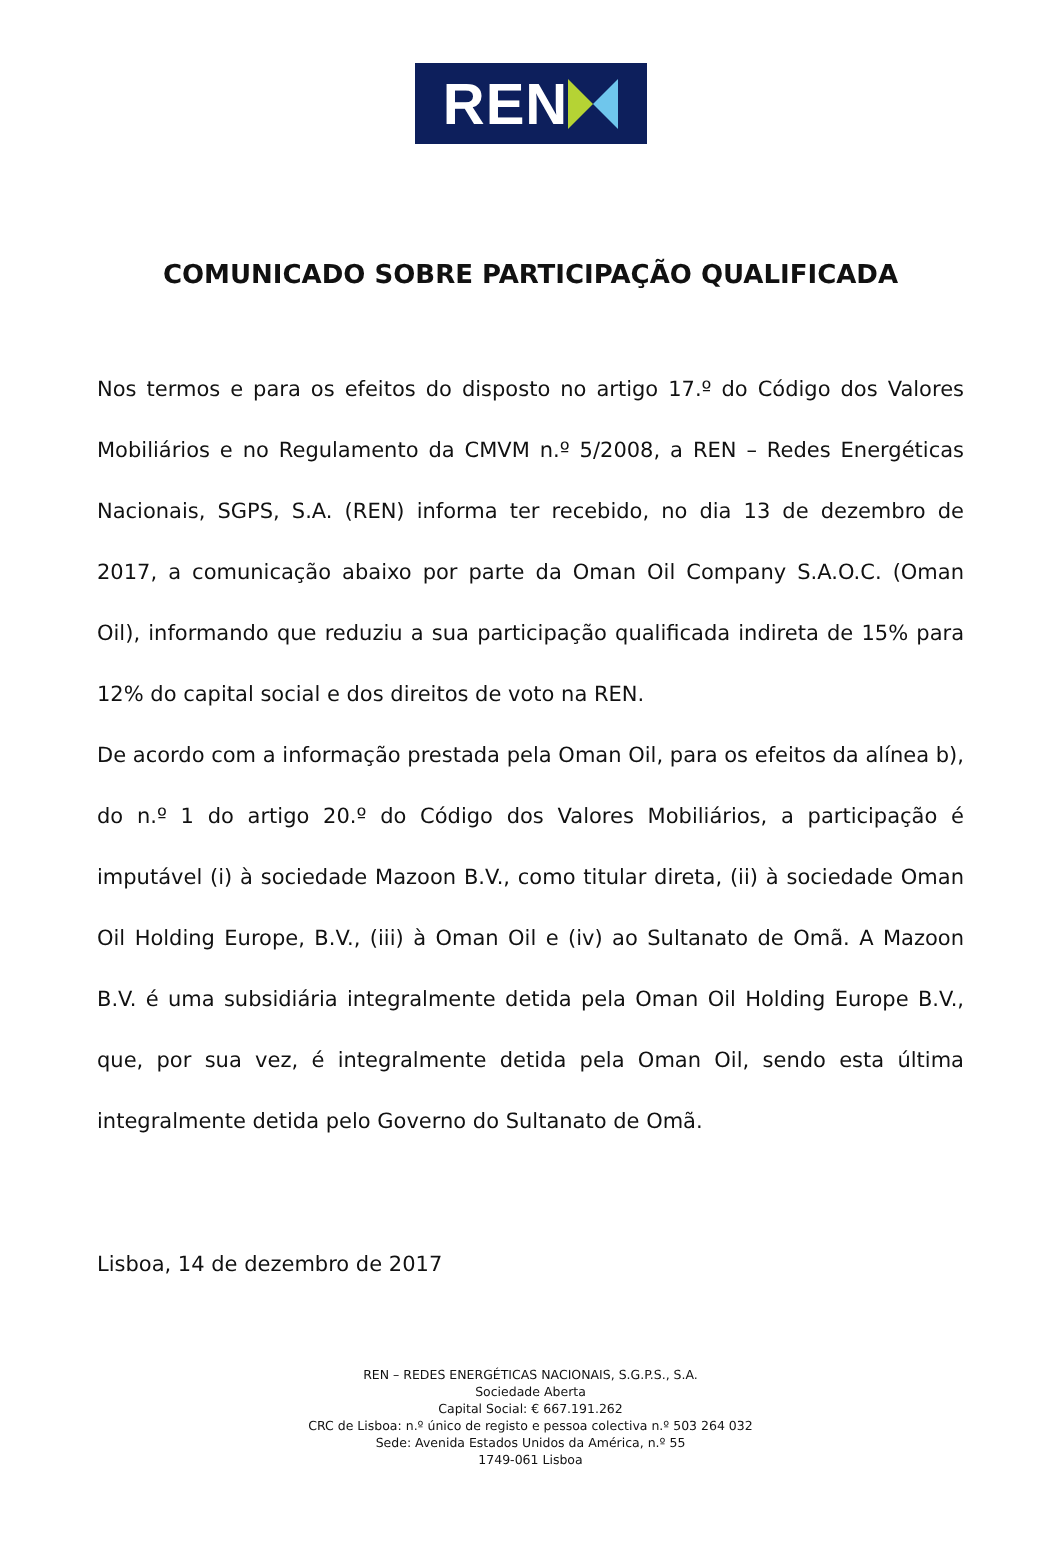REN
COMUNICADO SOBRE PARTICIPAÇÃO QUALIFICADA
Nos termos e para os efeitos do disposto no artigo 17.º do Código dos Valores Mobiliários e no Regulamento da CMVM n.º 5/2008, a REN – Redes Energéticas Nacionais, SGPS, S.A. (REN) informa ter recebido, no dia 13 de dezembro de 2017, a comunicação abaixo por parte da Oman Oil Company S.A.O.C. (Oman Oil), informando que reduziu a sua participação qualificada indireta de 15% para 12% do capital social e dos direitos de voto na REN.
De acordo com a informação prestada pela Oman Oil, para os efeitos da alínea b), do n.º 1 do artigo 20.º do Código dos Valores Mobiliários, a participação é imputável (i) à sociedade Mazoon B.V., como titular direta, (ii) à sociedade Oman Oil Holding Europe, B.V., (iii) à Oman Oil e (iv) ao Sultanato de Omã. A Mazoon B.V. é uma subsidiária integralmente detida pela Oman Oil Holding Europe B.V., que, por sua vez, é integralmente detida pela Oman Oil, sendo esta última integralmente detida pelo Governo do Sultanato de Omã.
Lisboa, 14 de dezembro de 2017
REN – REDES ENERGÉTICAS NACIONAIS, S.G.P.S., S.A.
Sociedade Aberta
Capital Social: € 667.191.262
CRC de Lisboa: n.º único de registo e pessoa colectiva n.º 503 264 032
Sede: Avenida Estados Unidos da América, n.º 55
1749-061 Lisboa